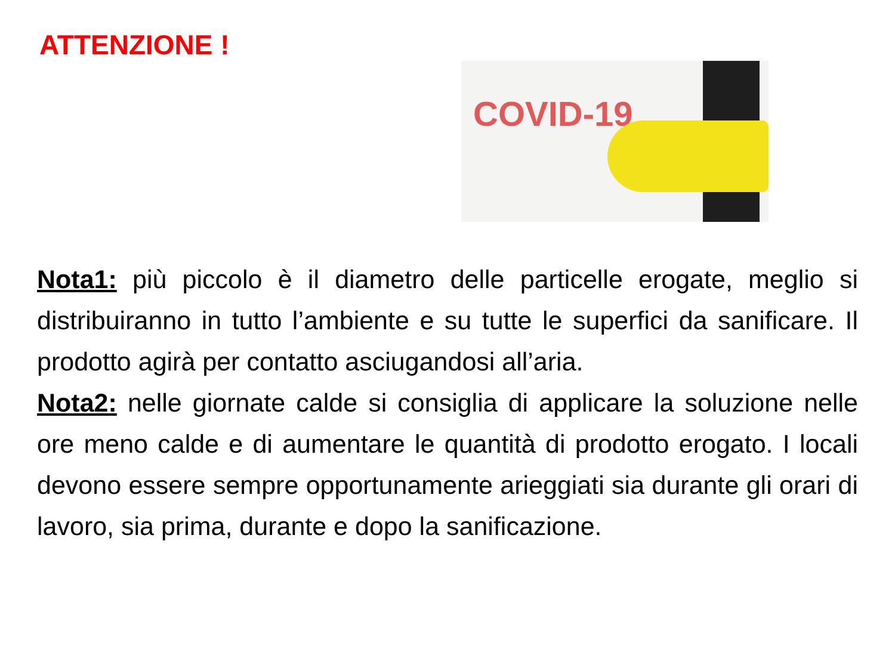ATTENZIONE !
COVID-19
Nota1: più piccolo è il diametro delle particelle erogate, meglio si distribuiranno in tutto l’ambiente e su tutte le superfici da sanificare. Il prodotto agirà per contatto asciugandosi all’aria.
Nota2: nelle giornate calde si consiglia di applicare la soluzione nelle ore meno calde e di aumentare le quantità di prodotto erogato. I locali devono essere sempre opportunamente arieggiati sia durante gli orari di lavoro, sia prima, durante e dopo la sanificazione.